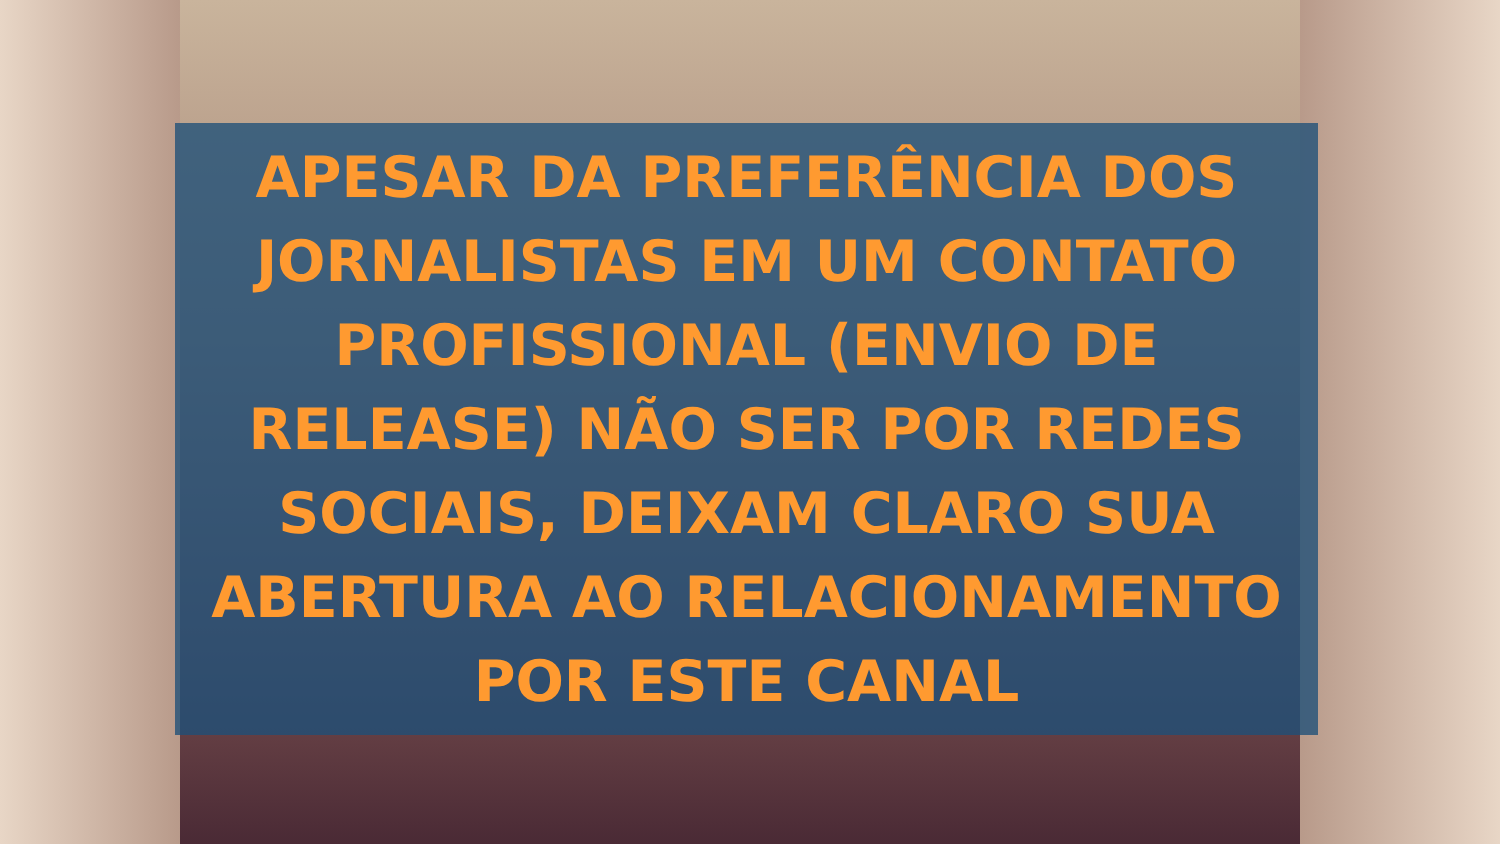APESAR DA PREFERÊNCIA DOS JORNALISTAS EM UM CONTATO PROFISSIONAL (ENVIO DE RELEASE) NÃO SER POR REDES SOCIAIS, DEIXAM CLARO SUA ABERTURA AO RELACIONAMENTO POR ESTE CANAL